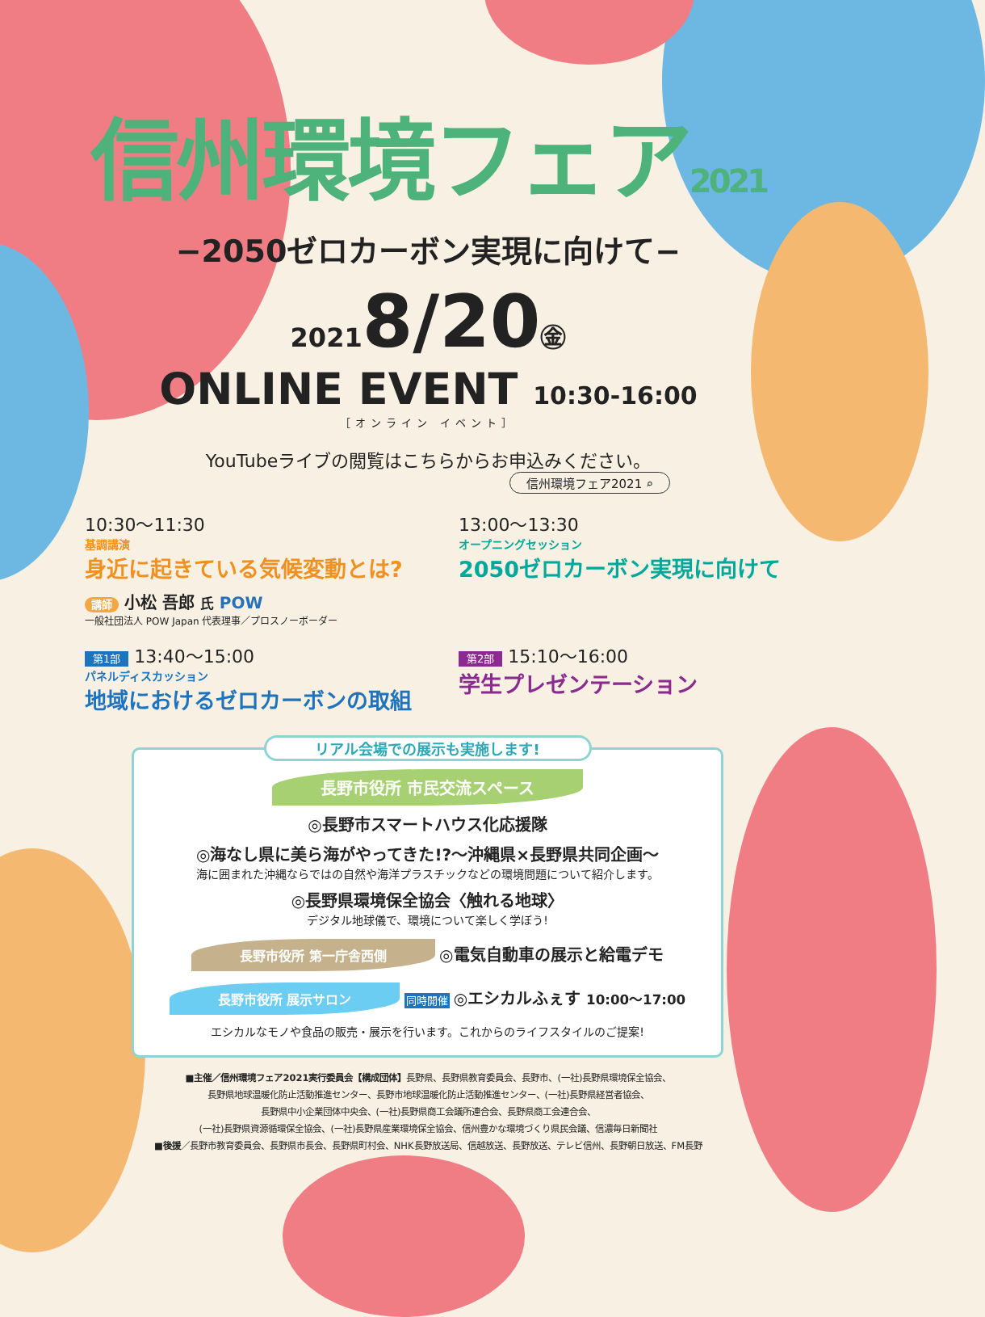信州環境フェア2021
−2050ゼロカーボン実現に向けて−
20218/20㊎
ONLINE EVENT 10:30-16:00
［オンライン イベント］
YouTubeライブの閲覧はこちらからお申込みください。
信州環境フェア2021 ⌕
10:30〜11:30
基調講演
身近に起きている気候変動とは?
講師 小松 吾郎 氏 POW
一般社団法人 POW Japan 代表理事／プロスノーボーダー
13:00〜13:30
オープニングセッション
2050ゼロカーボン実現に向けて
第1部 13:40〜15:00
パネルディスカッション
地域におけるゼロカーボンの取組
第2部 15:10〜16:00
学生プレゼンテーション
リアル会場での展示も実施します!
長野市役所 市民交流スペース
◎長野市スマートハウス化応援隊
◎海なし県に美ら海がやってきた!?〜沖縄県×長野県共同企画〜
海に囲まれた沖縄ならではの自然や海洋プラスチックなどの環境問題について紹介します。
◎長野県環境保全協会〈触れる地球〉
デジタル地球儀で、環境について楽しく学ぼう!
長野市役所 第一庁舎西側 ◎電気自動車の展示と給電デモ
長野市役所 展示サロン 同時開催 ◎エシカルふぇす 10:00〜17:00
エシカルなモノや食品の販売・展示を行います。これからのライフスタイルのご提案!
■主催／信州環境フェア2021実行委員会【構成団体】長野県、長野県教育委員会、長野市、(一社)長野県環境保全協会、
長野県地球温暖化防止活動推進センター、長野市地球温暖化防止活動推進センター、(一社)長野県経営者協会、
長野県中小企業団体中央会、(一社)長野県商工会議所連合会、長野県商工会連合会、
(一社)長野県資源循環保全協会、(一社)長野県産業環境保全協会、信州豊かな環境づくり県民会議、信濃毎日新聞社
■後援／長野市教育委員会、長野県市長会、長野県町村会、NHK長野放送局、信越放送、長野放送、テレビ信州、長野朝日放送、FM長野